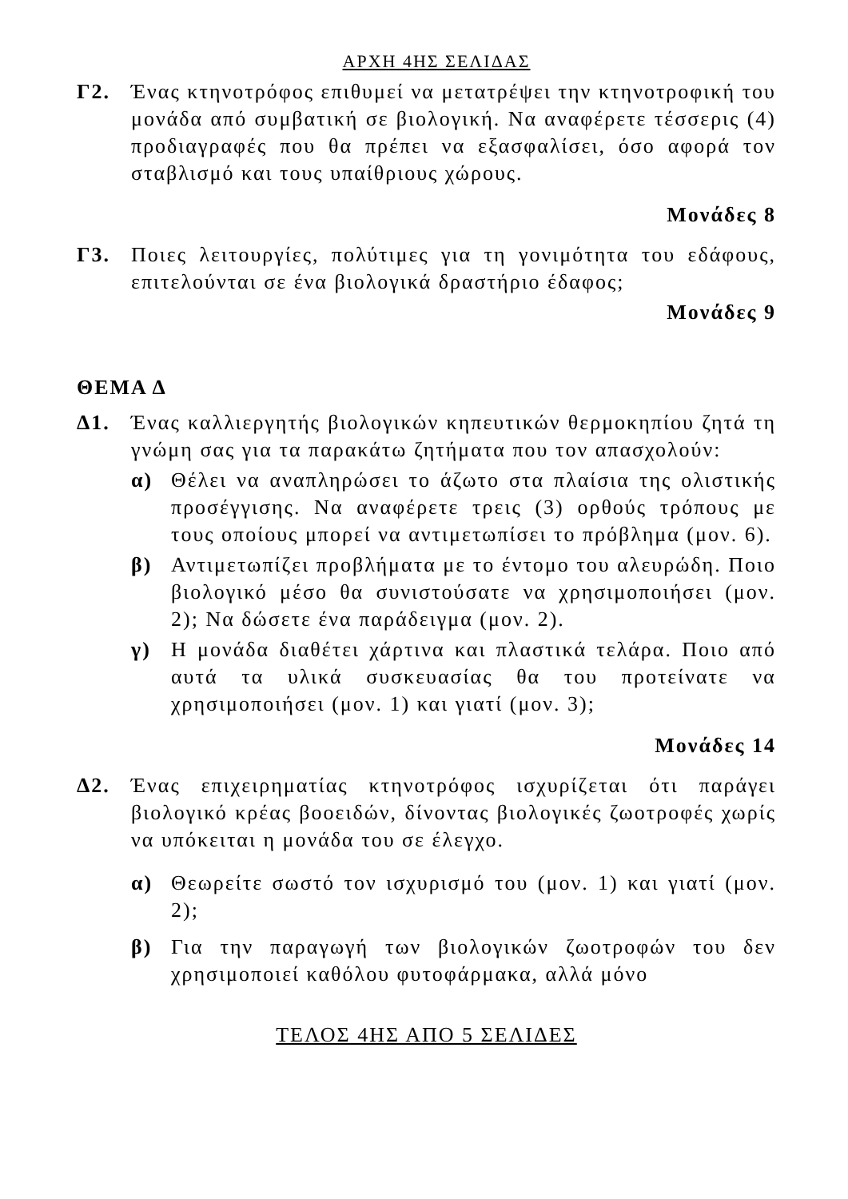ΑΡΧΗ 4ΗΣ ΣΕΛΙΔΑΣ
Γ2. Ένας κτηνοτρόφος επιθυμεί να μετατρέψει την κτηνοτροφική του μονάδα από συμβατική σε βιολογική. Να αναφέρετε τέσσερις (4) προδιαγραφές που θα πρέπει να εξασφαλίσει, όσο αφορά τον σταβλισμό και τους υπαίθριους χώρους.
Μονάδες 8
Γ3. Ποιες λειτουργίες, πολύτιμες για τη γονιμότητα του εδάφους, επιτελούνται σε ένα βιολογικά δραστήριο έδαφος;
Μονάδες 9
ΘΕΜΑ Δ
Δ1. Ένας καλλιεργητής βιολογικών κηπευτικών θερμοκηπίου ζητά τη γνώμη σας για τα παρακάτω ζητήματα που τον απασχολούν:
α) Θέλει να αναπληρώσει το άζωτο στα πλαίσια της ολιστικής προσέγγισης. Να αναφέρετε τρεις (3) ορθούς τρόπους με τους οποίους μπορεί να αντιμετωπίσει το πρόβλημα (μον. 6).
β) Αντιμετωπίζει προβλήματα με το έντομο του αλευρώδη. Ποιο βιολογικό μέσο θα συνιστούσατε να χρησιμοποιήσει (μον. 2); Να δώσετε ένα παράδειγμα (μον. 2).
γ) Η μονάδα διαθέτει χάρτινα και πλαστικά τελάρα. Ποιο από αυτά τα υλικά συσκευασίας θα του προτείνατε να χρησιμοποιήσει (μον. 1) και γιατί (μον. 3);
Μονάδες 14
Δ2. Ένας επιχειρηματίας κτηνοτρόφος ισχυρίζεται ότι παράγει βιολογικό κρέας βοοειδών, δίνοντας βιολογικές ζωοτροφές χωρίς να υπόκειται η μονάδα του σε έλεγχο.
α) Θεωρείτε σωστό τον ισχυρισμό του (μον. 1) και γιατί (μον. 2);
β) Για την παραγωγή των βιολογικών ζωοτροφών του δεν χρησιμοποιεί καθόλου φυτοφάρμακα, αλλά μόνο
ΤΕΛΟΣ 4ΗΣ ΑΠΟ 5 ΣΕΛΙΔΕΣ